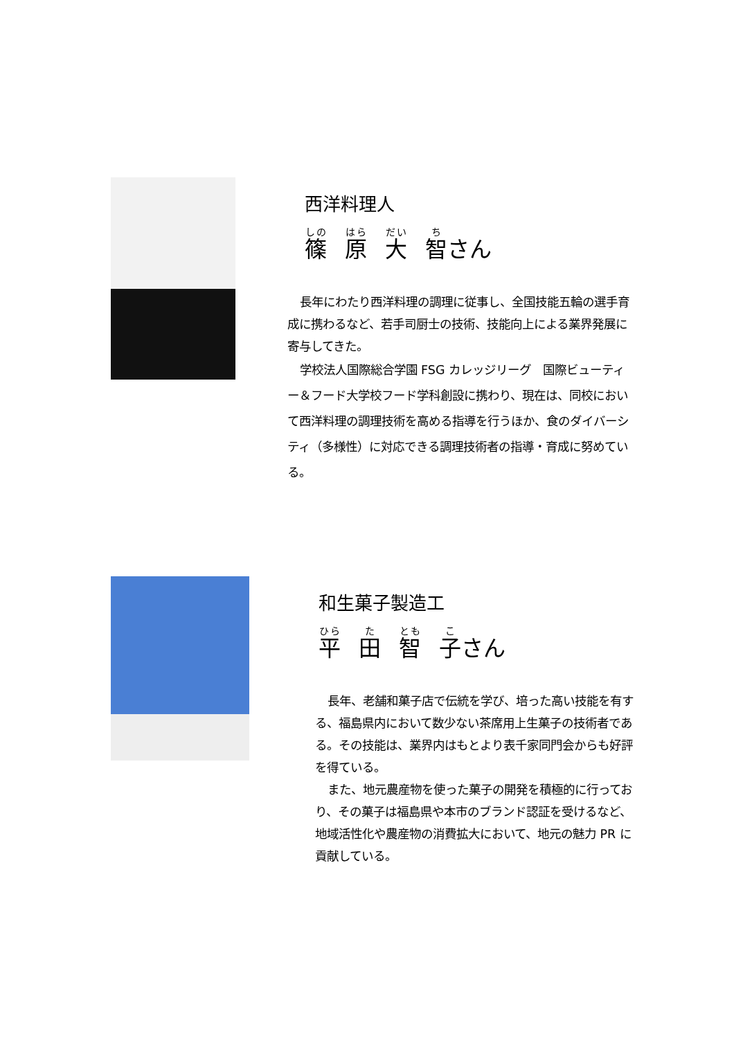西洋料理人
篠原大智 さん
長年にわたり西洋料理の調理に従事し、全国技能五輪の選手育成に携わるなど、若手司厨士の技術、技能向上による業界発展に寄与してきた。
学校法人国際総合学園 FSG カレッジリーグ　国際ビューティー＆フード大学校フード学科創設に携わり、現在は、同校において西洋料理の調理技術を高める指導を行うほか、食のダイバーシティ（多様性）に対応できる調理技術者の指導・育成に努めている。
和生菓子製造工
平田智子 さん
長年、老舗和菓子店で伝統を学び、培った高い技能を有する、福島県内において数少ない茶席用上生菓子の技術者である。その技能は、業界内はもとより表千家同門会からも好評を得ている。
また、地元農産物を使った菓子の開発を積極的に行っており、その菓子は福島県や本市のブランド認証を受けるなど、地域活性化や農産物の消費拡大において、地元の魅力 PR に貢献している。